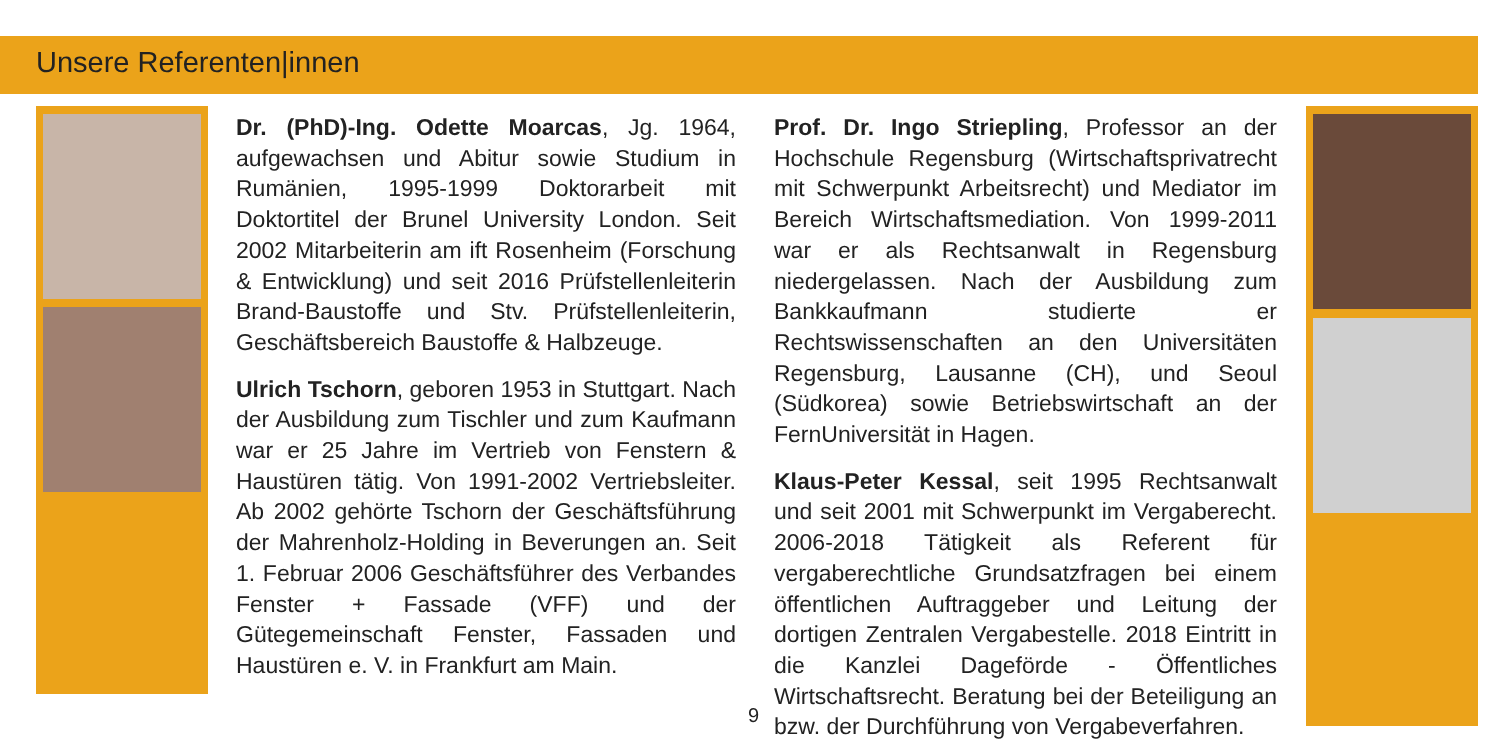Unsere Referenten|innen
Dr. (PhD)-Ing. Odette Moarcas, Jg. 1964, aufgewachsen und Abitur sowie Studium in Rumänien, 1995-1999 Doktorarbeit mit Doktortitel der Brunel University London. Seit 2002 Mitarbeiterin am ift Rosenheim (Forschung & Entwicklung) und seit 2016 Prüfstellenleiterin Brand-Baustoffe und Stv. Prüfstellenleiterin, Geschäftsbereich Baustoffe & Halbzeuge.
Ulrich Tschorn, geboren 1953 in Stuttgart. Nach der Ausbildung zum Tischler und zum Kaufmann war er 25 Jahre im Vertrieb von Fenstern & Haustüren tätig. Von 1991-2002 Vertriebsleiter. Ab 2002 gehörte Tschorn der Geschäftsführung der Mahrenholz-Holding in Beverungen an. Seit 1. Februar 2006 Geschäftsführer des Verbandes Fenster + Fassade (VFF) und der Gütegemeinschaft Fenster, Fassaden und Haustüren e. V. in Frankfurt am Main.
Prof. Dr. Ingo Striepling, Professor an der Hochschule Regensburg (Wirtschaftsprivatrecht mit Schwerpunkt Arbeitsrecht) und Mediator im Bereich Wirtschaftsmediation. Von 1999-2011 war er als Rechtsanwalt in Regensburg niedergelassen. Nach der Ausbildung zum Bankkaufmann studierte er Rechtswissenschaften an den Universitäten Regensburg, Lausanne (CH), und Seoul (Südkorea) sowie Betriebswirtschaft an der FernUniversität in Hagen.
Klaus-Peter Kessal, seit 1995 Rechtsanwalt und seit 2001 mit Schwerpunkt im Vergaberecht. 2006-2018 Tätigkeit als Referent für vergaberechtliche Grundsatzfragen bei einem öffentlichen Auftraggeber und Leitung der dortigen Zentralen Vergabestelle. 2018 Eintritt in die Kanzlei Dageförde - Öffentliches Wirtschaftsrecht. Beratung bei der Beteiligung an bzw. der Durchführung von Vergabeverfahren.
9